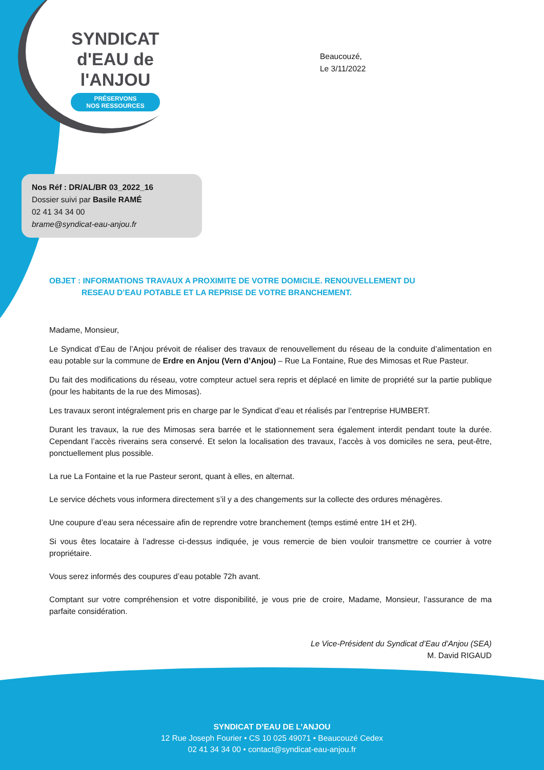SYNDICAT
d'EAU de l'ANJOU
PRÉSERVONS
NOS RESSOURCES
Beaucouzé,
Le 3/11/2022
Nos Réf : DR/AL/BR 03_2022_16
Dossier suivi par Basile RAMÉ
02 41 34 34 00
brame@syndicat-eau-anjou.fr
OBJET : INFORMATIONS TRAVAUX A PROXIMITE DE VOTRE DOMICILE. RENOUVELLEMENT DU
RESEAU D’EAU POTABLE ET LA REPRISE DE VOTRE BRANCHEMENT.
Madame, Monsieur,
Le Syndicat d’Eau de l’Anjou prévoit de réaliser des travaux de renouvellement du réseau de la conduite d’alimentation en eau potable sur la commune de Erdre en Anjou (Vern d’Anjou) – Rue La Fontaine, Rue des Mimosas et Rue Pasteur.
Du fait des modifications du réseau, votre compteur actuel sera repris et déplacé en limite de propriété sur la partie publique (pour les habitants de la rue des Mimosas).
Les travaux seront intégralement pris en charge par le Syndicat d’eau et réalisés par l’entreprise HUMBERT.
Durant les travaux, la rue des Mimosas sera barrée et le stationnement sera également interdit pendant toute la durée. Cependant l’accès riverains sera conservé. Et selon la localisation des travaux, l’accès à vos domiciles ne sera, peut-être, ponctuellement plus possible.
La rue La Fontaine et la rue Pasteur seront, quant à elles, en alternat.
Le service déchets vous informera directement s’il y a des changements sur la collecte des ordures ménagères.
Une coupure d’eau sera nécessaire afin de reprendre votre branchement (temps estimé entre 1H et 2H).
Si vous êtes locataire à l’adresse ci-dessus indiquée, je vous remercie de bien vouloir transmettre ce courrier à votre propriétaire.
Vous serez informés des coupures d’eau potable 72h avant.
Comptant sur votre compréhension et votre disponibilité, je vous prie de croire, Madame, Monsieur, l’assurance de ma parfaite considération.
Le Vice-Président du Syndicat d’Eau d’Anjou (SEA)
M. David RIGAUD
SYNDICAT D’EAU DE L’ANJOU
12 Rue Joseph Fourier • CS 10 025 49071 • Beaucouzé Cedex
02 41 34 34 00 • contact@syndicat-eau-anjou.fr